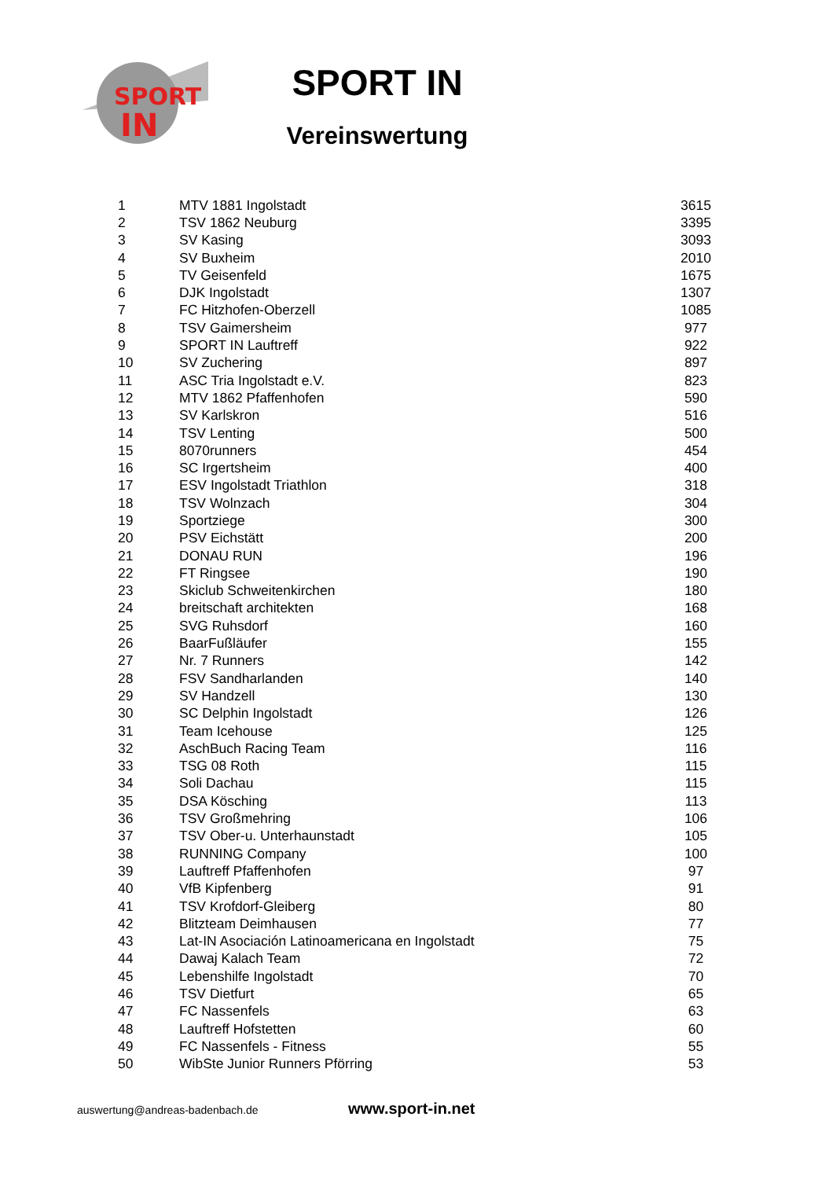SPORT
IN
SPORT IN
Vereinswertung
| 1 | MTV 1881 Ingolstadt | 3615 |
| 2 | TSV 1862 Neuburg | 3395 |
| 3 | SV Kasing | 3093 |
| 4 | SV Buxheim | 2010 |
| 5 | TV Geisenfeld | 1675 |
| 6 | DJK Ingolstadt | 1307 |
| 7 | FC Hitzhofen-Oberzell | 1085 |
| 8 | TSV Gaimersheim | 977 |
| 9 | SPORT IN Lauftreff | 922 |
| 10 | SV Zuchering | 897 |
| 11 | ASC Tria Ingolstadt e.V. | 823 |
| 12 | MTV 1862 Pfaffenhofen | 590 |
| 13 | SV Karlskron | 516 |
| 14 | TSV Lenting | 500 |
| 15 | 8070runners | 454 |
| 16 | SC Irgertsheim | 400 |
| 17 | ESV Ingolstadt Triathlon | 318 |
| 18 | TSV Wolnzach | 304 |
| 19 | Sportziege | 300 |
| 20 | PSV Eichstätt | 200 |
| 21 | DONAU RUN | 196 |
| 22 | FT Ringsee | 190 |
| 23 | Skiclub Schweitenkirchen | 180 |
| 24 | breitschaft architekten | 168 |
| 25 | SVG Ruhsdorf | 160 |
| 26 | BaarFußläufer | 155 |
| 27 | Nr. 7 Runners | 142 |
| 28 | FSV Sandharlanden | 140 |
| 29 | SV Handzell | 130 |
| 30 | SC Delphin Ingolstadt | 126 |
| 31 | Team Icehouse | 125 |
| 32 | AschBuch Racing Team | 116 |
| 33 | TSG 08 Roth | 115 |
| 34 | Soli Dachau | 115 |
| 35 | DSA Kösching | 113 |
| 36 | TSV Großmehring | 106 |
| 37 | TSV Ober-u. Unterhaunstadt | 105 |
| 38 | RUNNING Company | 100 |
| 39 | Lauftreff Pfaffenhofen | 97 |
| 40 | VfB Kipfenberg | 91 |
| 41 | TSV Krofdorf-Gleiberg | 80 |
| 42 | Blitzteam Deimhausen | 77 |
| 43 | Lat-IN Asociación Latinoamericana en Ingolstadt | 75 |
| 44 | Dawaj Kalach Team | 72 |
| 45 | Lebenshilfe Ingolstadt | 70 |
| 46 | TSV Dietfurt | 65 |
| 47 | FC Nassenfels | 63 |
| 48 | Lauftreff Hofstetten | 60 |
| 49 | FC Nassenfels - Fitness | 55 |
| 50 | WibSte Junior Runners Pförring | 53 |
auswertung@andreas-badenbach.de www.sport-in.net